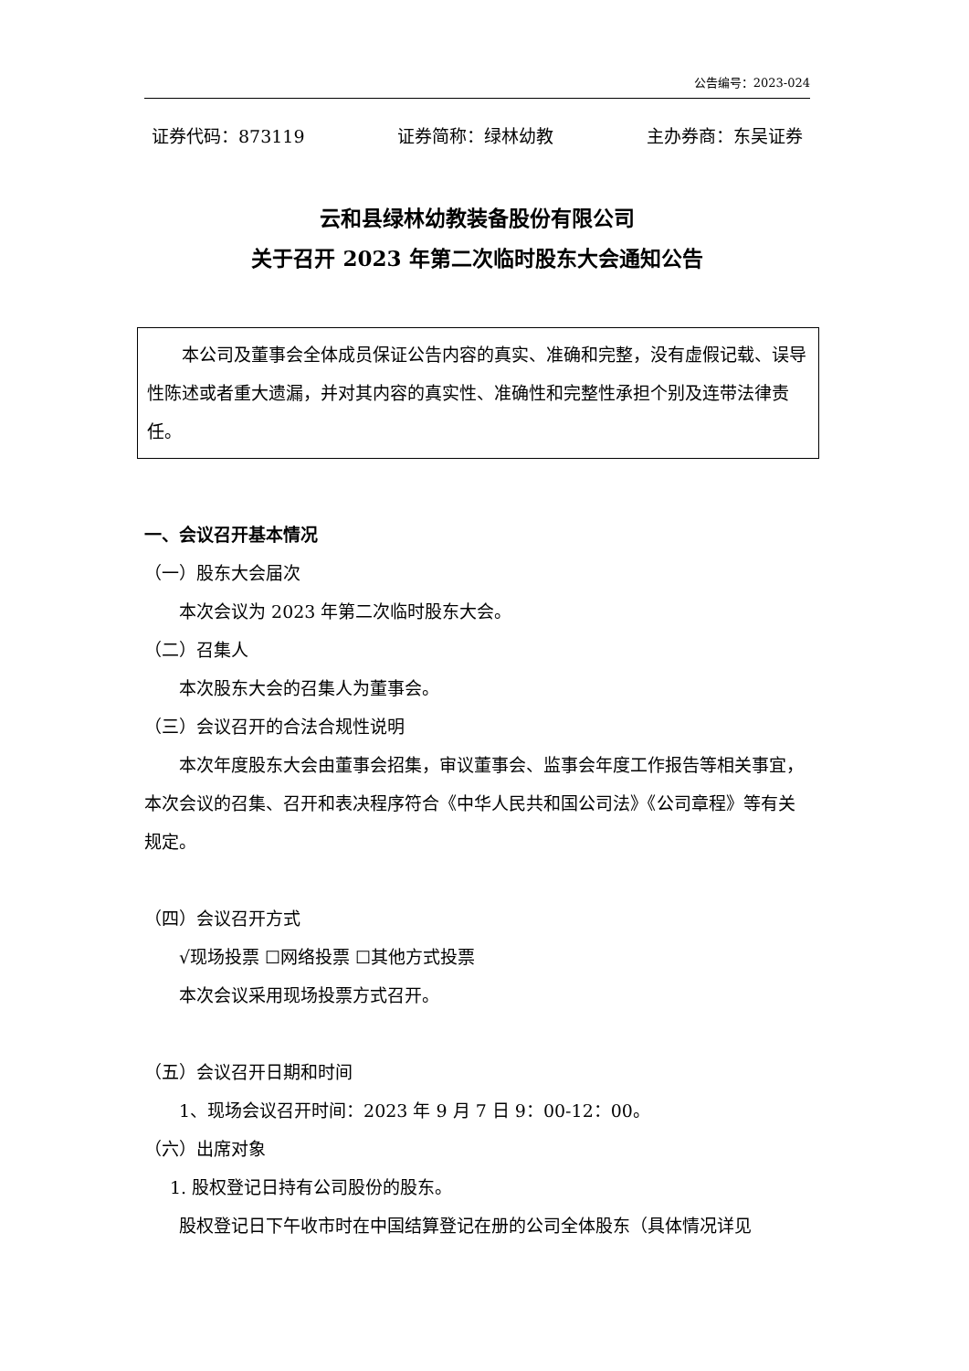公告编号：2023-024
证券代码：873119 证券简称：绿林幼教 主办券商：东吴证券
云和县绿林幼教装备股份有限公司
关于召开 2023 年第二次临时股东大会通知公告
本公司及董事会全体成员保证公告内容的真实、准确和完整，没有虚假记载、误导性陈述或者重大遗漏，并对其内容的真实性、准确性和完整性承担个别及连带法律责任。
一、会议召开基本情况
（一）股东大会届次
本次会议为 2023 年第二次临时股东大会。
（二）召集人
本次股东大会的召集人为董事会。
（三）会议召开的合法合规性说明
本次年度股东大会由董事会招集，审议董事会、监事会年度工作报告等相关事宜，本次会议的召集、召开和表决程序符合《中华人民共和国公司法》《公司章程》等有关规定。
（四）会议召开方式
√现场投票 ☐网络投票 ☐其他方式投票
本次会议采用现场投票方式召开。
（五）会议召开日期和时间
1、现场会议召开时间：2023 年 9 月 7 日 9：00-12：00。
（六）出席对象
1. 股权登记日持有公司股份的股东。
股权登记日下午收市时在中国结算登记在册的公司全体股东（具体情况详见